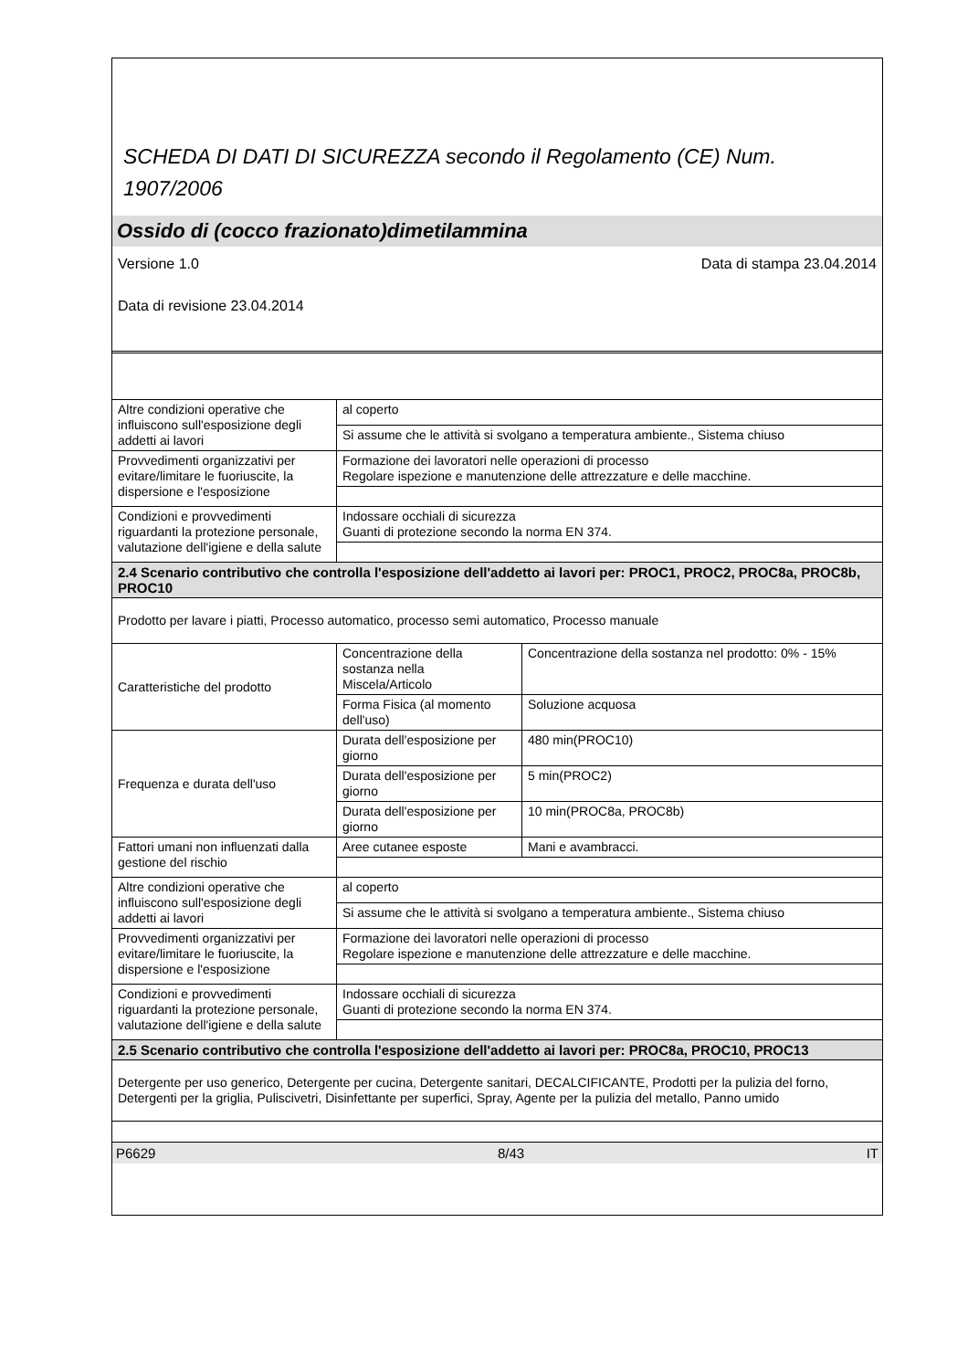SCHEDA DI DATI DI SICUREZZA secondo il Regolamento (CE) Num. 1907/2006
Ossido di (cocco frazionato)dimetilammina
Versione 1.0 Data di stampa 23.04.2014
Data di revisione 23.04.2014
| Altre condizioni operative che influiscono sull'esposizione degli addetti ai lavori | al coperto | |
| | Si assume che le attività si svolgano a temperatura ambiente., Sistema chiuso | |
| Provvedimenti organizzativi per evitare/limitare le fuoriuscite, la dispersione e l'esposizione | Formazione dei lavoratori nelle operazioni di processo Regolare ispezione e manutenzione delle attrezzature e delle macchine. | |
| Condizioni e provvedimenti riguardanti la protezione personale, valutazione dell'igiene e della salute | Indossare occhiali di sicurezza Guanti di protezione secondo la norma EN 374. | |
| 2.4 Scenario contributivo che controlla l'esposizione dell'addetto ai lavori per: PROC1, PROC2, PROC8a, PROC8b, PROC10 | | |
| Prodotto per lavare i piatti, Processo automatico, processo semi automatico, Processo manuale | | |
| Caratteristiche del prodotto | Concentrazione della sostanza nella Miscela/Articolo | Concentrazione della sostanza nel prodotto: 0% - 15% |
| | Forma Fisica (al momento dell'uso) | Soluzione acquosa |
| Frequenza e durata dell'uso | Durata dell'esposizione per giorno | 480 min(PROC10) |
| | Durata dell'esposizione per giorno | 5 min(PROC2) |
| | Durata dell'esposizione per giorno | 10 min(PROC8a, PROC8b) |
| Fattori umani non influenzati dalla gestione del rischio | Aree cutanee esposte | Mani e avambracci. |
| Altre condizioni operative che influiscono sull'esposizione degli addetti ai lavori | al coperto | |
| | Si assume che le attività si svolgano a temperatura ambiente., Sistema chiuso | |
| Provvedimenti organizzativi per evitare/limitare le fuoriuscite, la dispersione e l'esposizione | Formazione dei lavoratori nelle operazioni di processo Regolare ispezione e manutenzione delle attrezzature e delle macchine. | |
| Condizioni e provvedimenti riguardanti la protezione personale, valutazione dell'igiene e della salute | Indossare occhiali di sicurezza Guanti di protezione secondo la norma EN 374. | |
| 2.5 Scenario contributivo che controlla l'esposizione dell'addetto ai lavori per: PROC8a, PROC10, PROC13 | | |
| Detergente per uso generico, Detergente per cucina, Detergente sanitari, DECALCIFICANTE, Prodotti per la pulizia del forno, Detergenti per la griglia, Puliscivetri, Disinfettante per superfici, Spray, Agente per la pulizia del metallo, Panno umido | | |
P6629 8/43 IT